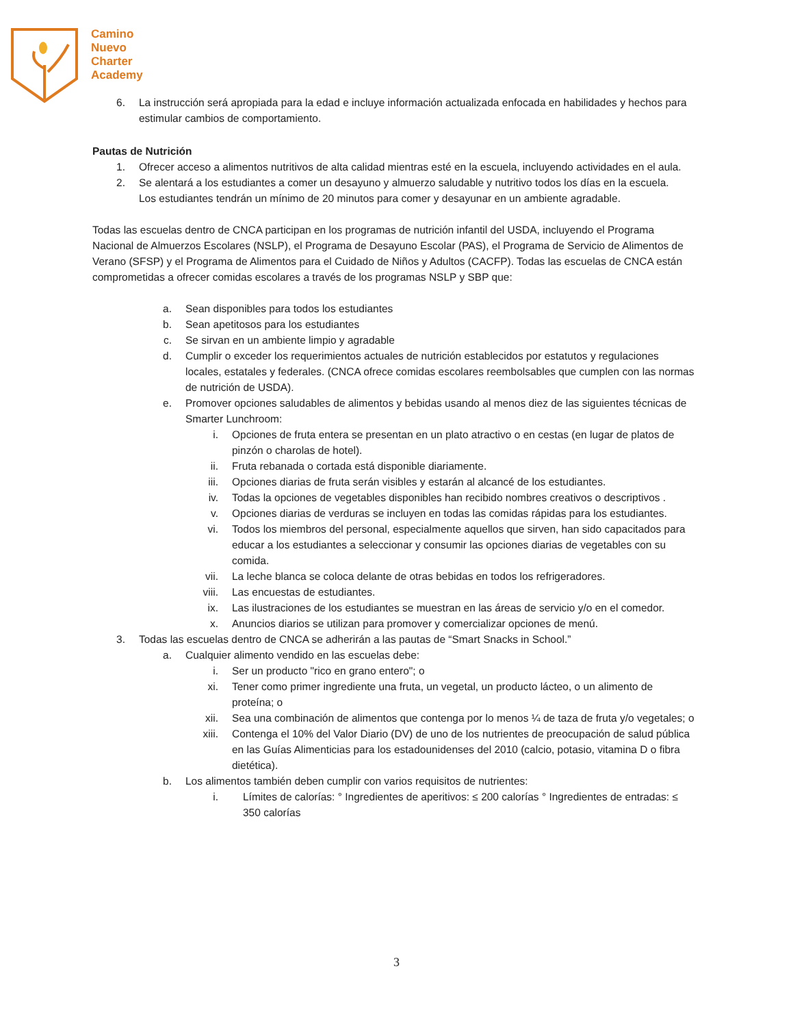Camino
Nuevo
Charter
Academy
6. La instrucción será apropiada para la edad e incluye información actualizada enfocada en habilidades y hechos para estimular cambios de comportamiento.
Pautas de Nutrición
1. Ofrecer acceso a alimentos nutritivos de alta calidad mientras esté en la escuela, incluyendo actividades en el aula.
2. Se alentará a los estudiantes a comer un desayuno y almuerzo saludable y nutritivo todos los días en la escuela.
Los estudiantes tendrán un mínimo de 20 minutos para comer y desayunar en un ambiente agradable.
Todas las escuelas dentro de CNCA participan en los programas de nutrición infantil del USDA, incluyendo el Programa Nacional de Almuerzos Escolares (NSLP), el Programa de Desayuno Escolar (PAS), el Programa de Servicio de Alimentos de Verano (SFSP) y el Programa de Alimentos para el Cuidado de Niños y Adultos (CACFP). Todas las escuelas de CNCA están comprometidas a ofrecer comidas escolares a través de los programas NSLP y SBP que:
a. Sean disponibles para todos los estudiantes
b. Sean apetitosos para los estudiantes
c. Se sirvan en un ambiente limpio y agradable
d. Cumplir o exceder los requerimientos actuales de nutrición establecidos por estatutos y regulaciones locales, estatales y federales. (CNCA ofrece comidas escolares reembolsables que cumplen con las normas de nutrición de USDA).
e. Promover opciones saludables de alimentos y bebidas usando al menos diez de las siguientes técnicas de Smarter Lunchroom:
i. Opciones de fruta entera se presentan en un plato atractivo o en cestas (en lugar de platos de pinzón o charolas de hotel).
ii. Fruta rebanada o cortada está disponible diariamente.
iii. Opciones diarias de fruta serán visibles y estarán al alcancé de los estudiantes.
iv. Todas la opciones de vegetables disponibles han recibido nombres creativos o descriptivos .
v. Opciones diarias de verduras se incluyen en todas las comidas rápidas para los estudiantes.
vi. Todos los miembros del personal, especialmente aquellos que sirven, han sido capacitados para educar a los estudiantes a seleccionar y consumir las opciones diarias de vegetables con su comida.
vii. La leche blanca se coloca delante de otras bebidas en todos los refrigeradores.
viii. Las encuestas de estudiantes.
ix. Las ilustraciones de los estudiantes se muestran en las áreas de servicio y/o en el comedor.
x. Anuncios diarios se utilizan para promover y comercializar opciones de menú.
3. Todas las escuelas dentro de CNCA se adherirán a las pautas de “Smart Snacks in School.”
a. Cualquier alimento vendido en las escuelas debe:
i. Ser un producto "rico en grano entero"; o
xi. Tener como primer ingrediente una fruta, un vegetal, un producto lácteo, o un alimento de proteína; o
xii. Sea una combinación de alimentos que contenga por lo menos ¼ de taza de fruta y/o vegetales; o
xiii. Contenga el 10% del Valor Diario (DV) de uno de los nutrientes de preocupación de salud pública en las Guías Alimenticias para los estadounidenses del 2010 (calcio, potasio, vitamina D o fibra dietética).
b. Los alimentos también deben cumplir con varios requisitos de nutrientes:
i. Límites de calorías: ° Ingredientes de aperitivos: ≤ 200 calorías ° Ingredientes de entradas: ≤ 350 calorías
3